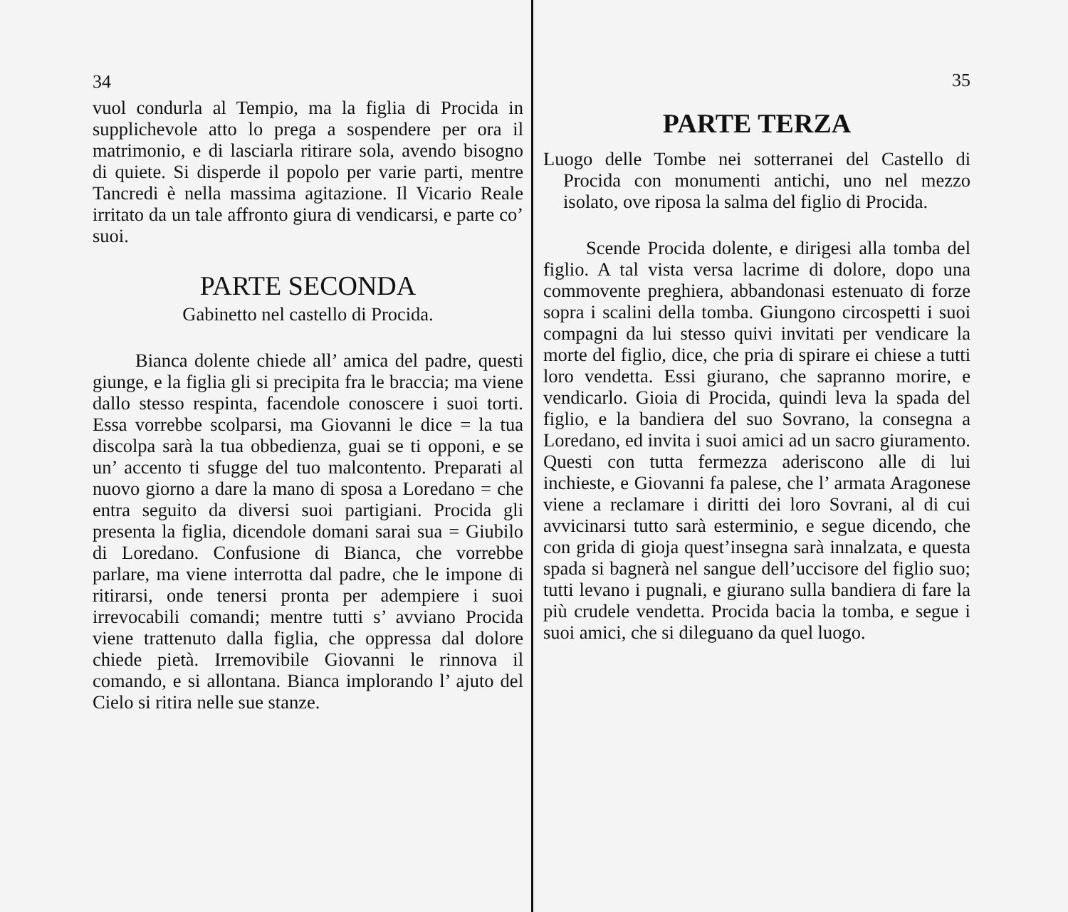34
vuol condurla al Tempio, ma la figlia di Procida in supplichevole atto lo prega a sospendere per ora il matrimonio, e di lasciarla ritirare sola, avendo bisogno di quiete. Si disperde il popolo per varie parti, mentre Tancredi è nella massima agitazione. Il Vicario Reale irritato da un tale affronto giura di vendicarsi, e parte co’ suoi.
PARTE SECONDA
Gabinetto nel castello di Procida.
Bianca dolente chiede all’ amica del padre, questi giunge, e la figlia gli si precipita fra le braccia; ma viene dallo stesso respinta, facendole conoscere i suoi torti. Essa vorrebbe scolparsi, ma Giovanni le dice = la tua discolpa sarà la tua obbedienza, guai se ti opponi, e se un’ accento ti sfugge del tuo malcontento. Preparati al nuovo giorno a dare la mano di sposa a Loredano = che entra seguito da diversi suoi partigiani. Procida gli presenta la figlia, dicendole domani sarai sua = Giubilo di Loredano. Confusione di Bianca, che vorrebbe parlare, ma viene interrotta dal padre, che le impone di ritirarsi, onde tenersi pronta per adempiere i suoi irrevocabili comandi; mentre tutti s’ avviano Procida viene trattenuto dalla figlia, che oppressa dal dolore chiede pietà. Irremovibile Giovanni le rinnova il comando, e si allontana. Bianca implorando l’ ajuto del Cielo si ritira nelle sue stanze.
35
PARTE TERZA
Luogo delle Tombe nei sotterranei del Castello di Procida con monumenti antichi, uno nel mezzo isolato, ove riposa la salma del figlio di Procida.
Scende Procida dolente, e dirigesi alla tomba del figlio. A tal vista versa lacrime di dolore, dopo una commovente preghiera, abbandonasi estenuato di forze sopra i scalini della tomba. Giungono circospetti i suoi compagni da lui stesso quivi invitati per vendicare la morte del figlio, dice, che pria di spirare ei chiese a tutti loro vendetta. Essi giurano, che sapranno morire, e vendicarlo. Gioia di Procida, quindi leva la spada del figlio, e la bandiera del suo Sovrano, la consegna a Loredano, ed invita i suoi amici ad un sacro giuramento. Questi con tutta fermezza aderiscono alle di lui inchieste, e Giovanni fa palese, che l’ armata Aragonese viene a reclamare i diritti dei loro Sovrani, al di cui avvicinarsi tutto sarà esterminio, e segue dicendo, che con grida di gioja quest’insegna sarà innalzata, e questa spada si bagnerà nel sangue dell’uccisore del figlio suo; tutti levano i pugnali, e giurano sulla bandiera di fare la più crudele vendetta. Procida bacia la tomba, e segue i suoi amici, che si dileguano da quel luogo.